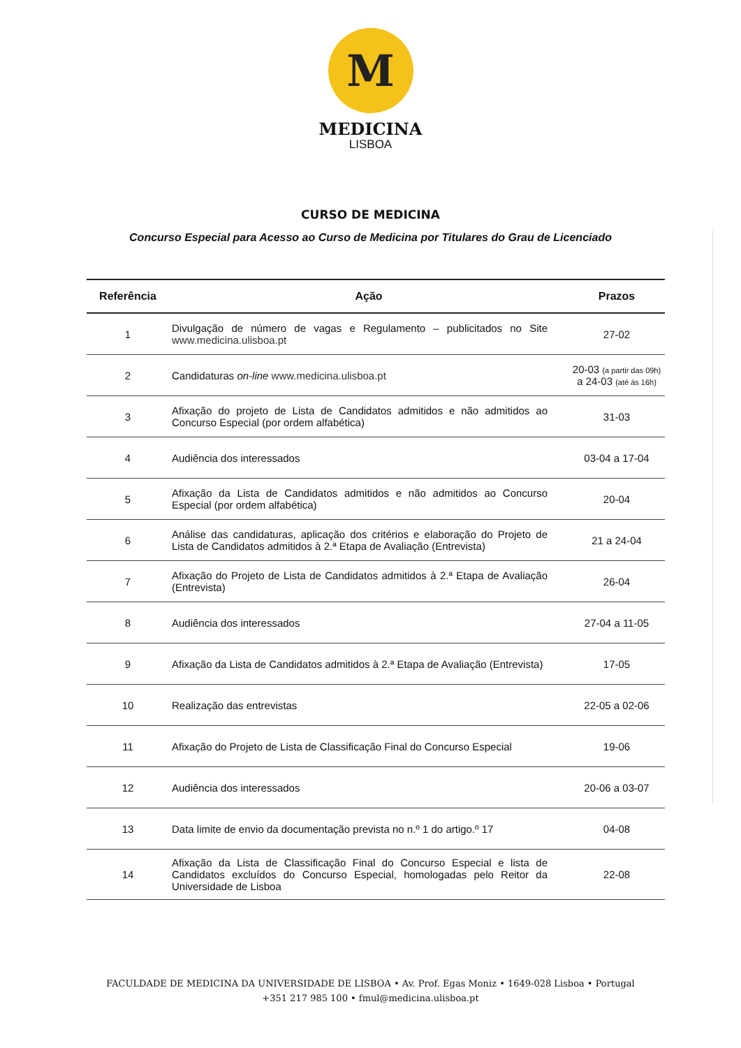M
MEDICINA
LISBOA
CURSO DE MEDICINA
Concurso Especial para Acesso ao Curso de Medicina por Titulares do Grau de Licenciado
| Referência | Ação | Prazos |
| --- | --- | --- |
| 1 | Divulgação de número de vagas e Regulamento – publicitados no Site www.medicina.ulisboa.pt | 27-02 |
| 2 | Candidaturas on-line www.medicina.ulisboa.pt | 20-03 (a partir das 09h) a 24-03 (até às 16h) |
| 3 | Afixação do projeto de Lista de Candidatos admitidos e não admitidos ao Concurso Especial (por ordem alfabética) | 31-03 |
| 4 | Audiência dos interessados | 03-04 a 17-04 |
| 5 | Afixação da Lista de Candidatos admitidos e não admitidos ao Concurso Especial (por ordem alfabética) | 20-04 |
| 6 | Análise das candidaturas, aplicação dos critérios e elaboração do Projeto de Lista de Candidatos admitidos à 2.ª Etapa de Avaliação (Entrevista) | 21 a 24-04 |
| 7 | Afixação do Projeto de Lista de Candidatos admitidos à 2.ª Etapa de Avaliação (Entrevista) | 26-04 |
| 8 | Audiência dos interessados | 27-04 a 11-05 |
| 9 | Afixação da Lista de Candidatos admitidos à 2.ª Etapa de Avaliação (Entrevista) | 17-05 |
| 10 | Realização das entrevistas | 22-05 a 02-06 |
| 11 | Afixação do Projeto de Lista de Classificação Final do Concurso Especial | 19-06 |
| 12 | Audiência dos interessados | 20-06 a 03-07 |
| 13 | Data limite de envio da documentação prevista no n.º 1 do artigo.º 17 | 04-08 |
| 14 | Afixação da Lista de Classificação Final do Concurso Especial e lista de Candidatos excluídos do Concurso Especial, homologadas pelo Reitor da Universidade de Lisboa | 22-08 |
FACULDADE DE MEDICINA DA UNIVERSIDADE DE LISBOA • Av. Prof. Egas Moniz • 1649-028 Lisboa • Portugal
+351 217 985 100 • fmul@medicina.ulisboa.pt